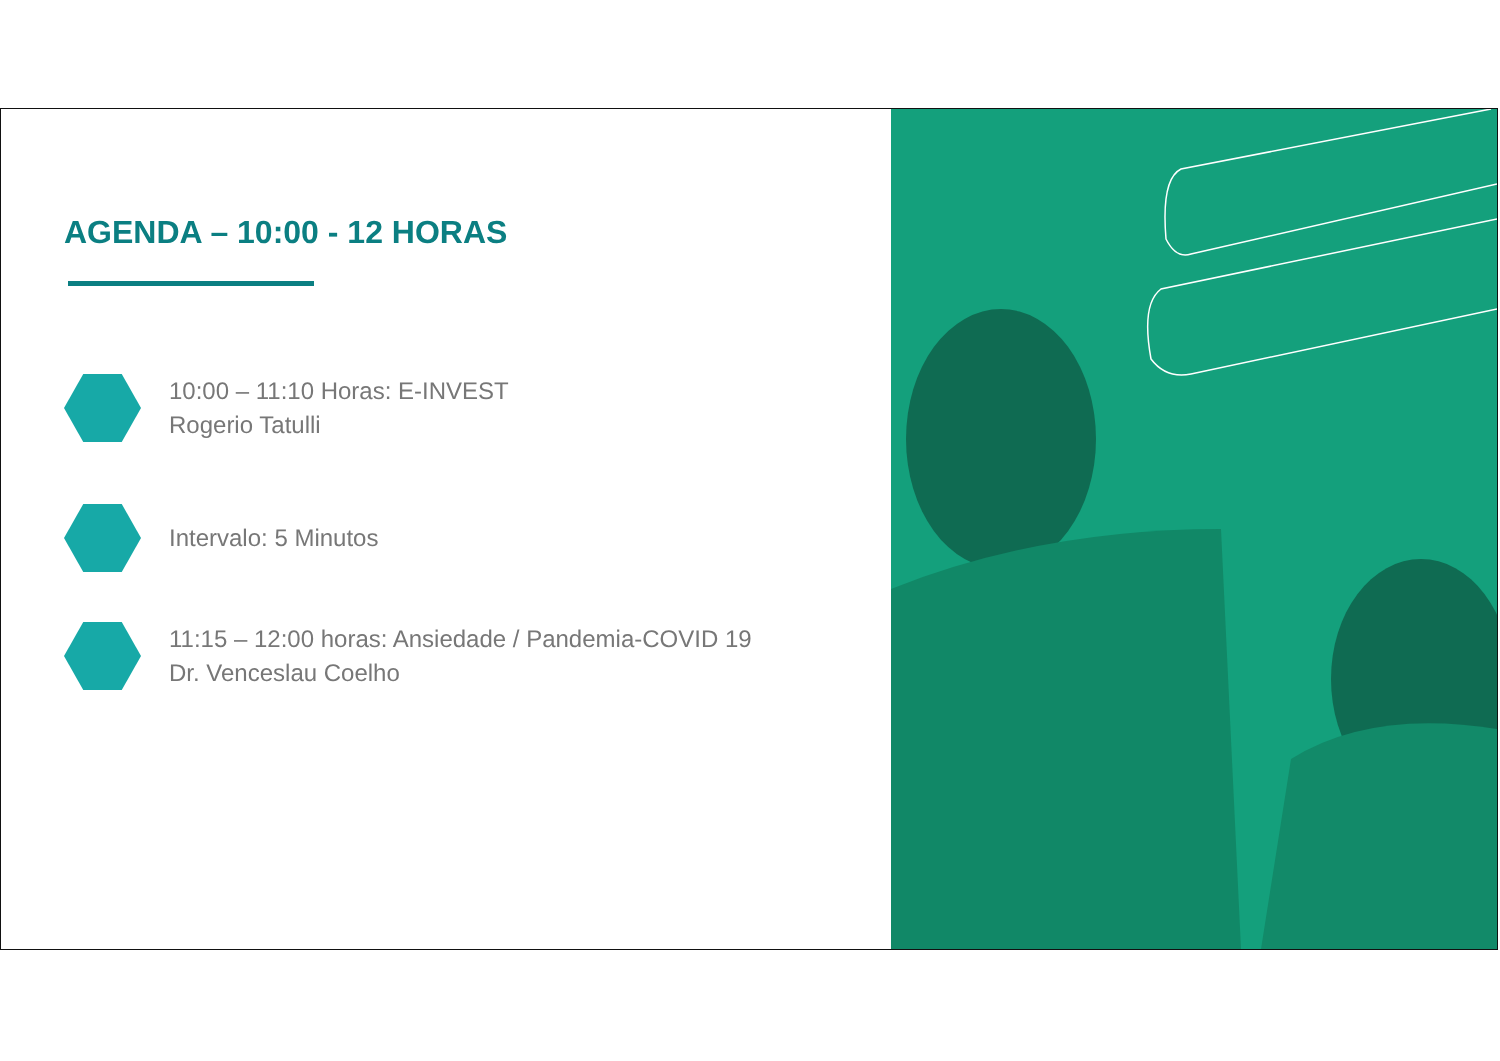AGENDA – 10:00 - 12 HORAS
10:00 – 11:10 Horas: E-INVEST
Rogerio Tatulli
Intervalo: 5 Minutos
11:15 – 12:00 horas: Ansiedade / Pandemia-COVID 19
Dr. Venceslau Coelho